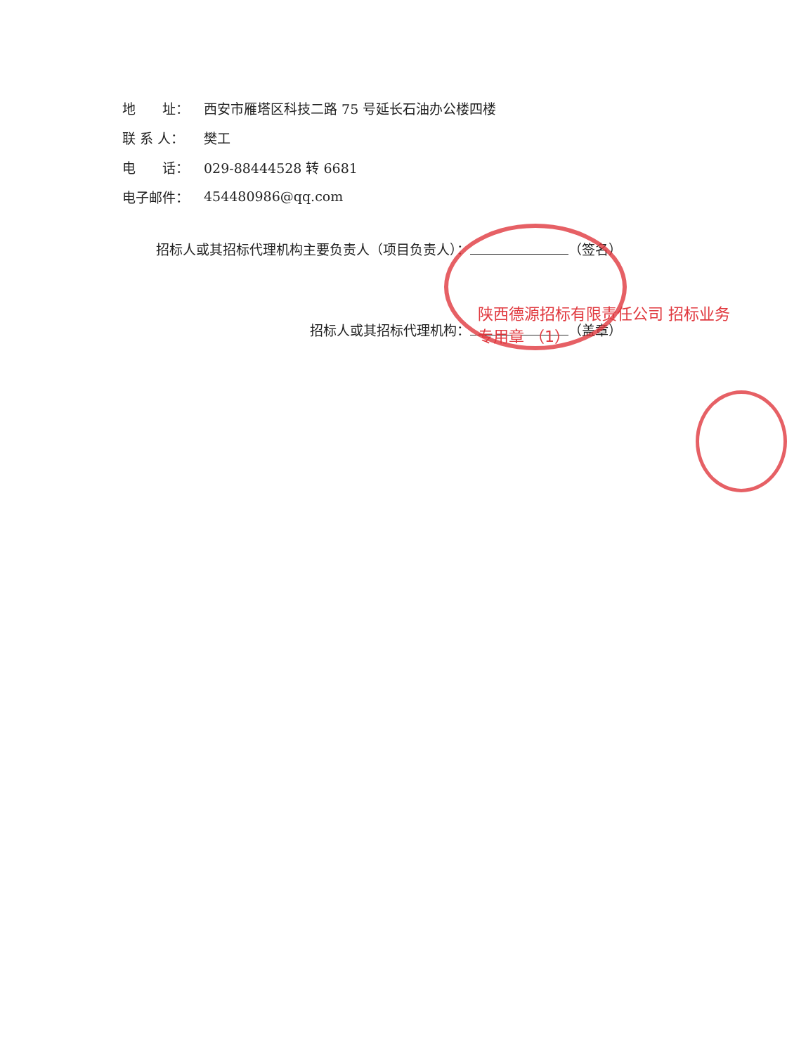地　　址： 西安市雁塔区科技二路 75 号延长石油办公楼四楼
联 系 人： 樊工
电　　话： 029-88444528 转 6681
电子邮件： 454480986@qq.com
招标人或其招标代理机构主要负责人（项目负责人）： （签名）
招标人或其招标代理机构： （盖章）
陕西德源招标有限责任公司 招标业务专用章 （1）